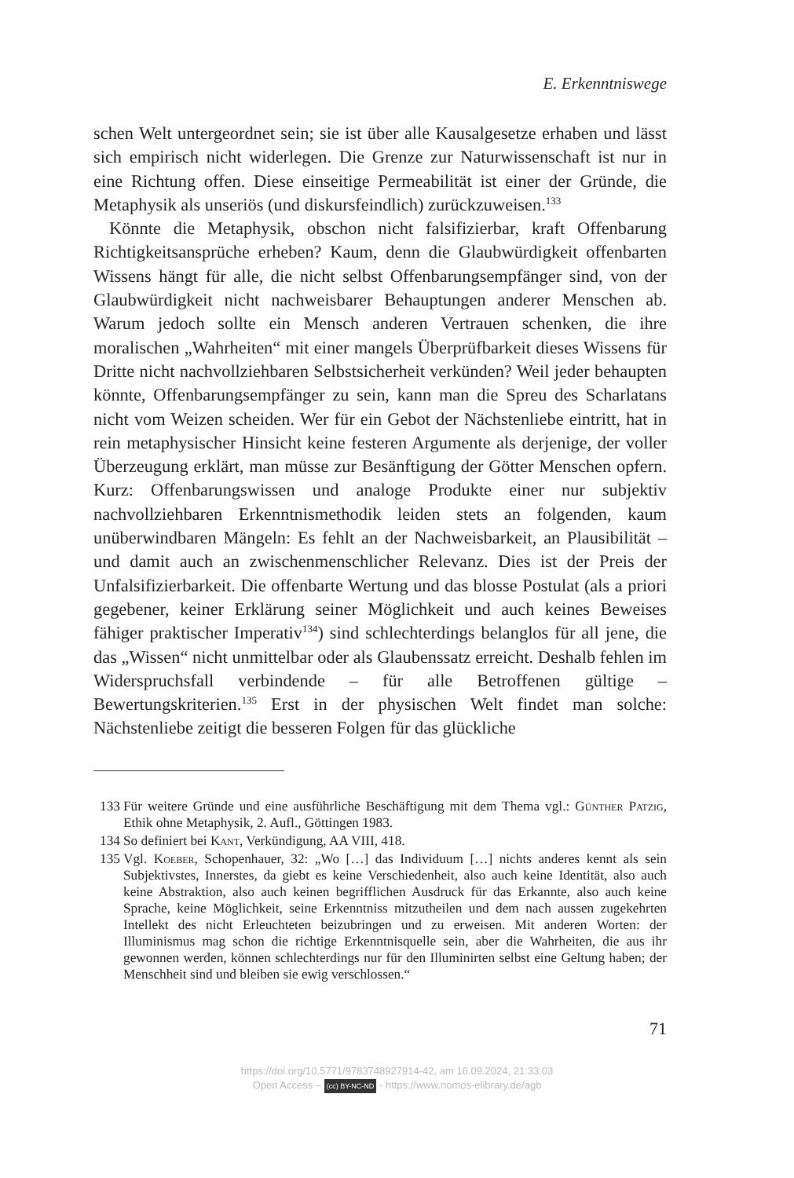E. Erkenntniswege
schen Welt untergeordnet sein; sie ist über alle Kausalgesetze erhaben und lässt sich empirisch nicht widerlegen. Die Grenze zur Naturwissenschaft ist nur in eine Richtung offen. Diese einseitige Permeabilität ist einer der Gründe, die Metaphysik als unseriös (und diskursfeindlich) zurückzuweisen.<sup>133</sup>
Könnte die Metaphysik, obschon nicht falsifizierbar, kraft Offenbarung Richtigkeitsansprüche erheben? Kaum, denn die Glaubwürdigkeit offenbarten Wissens hängt für alle, die nicht selbst Offenbarungsempfänger sind, von der Glaubwürdigkeit nicht nachweisbarer Behauptungen anderer Menschen ab. Warum jedoch sollte ein Mensch anderen Vertrauen schenken, die ihre moralischen „Wahrheiten“ mit einer mangels Überprüfbarkeit dieses Wissens für Dritte nicht nachvollziehbaren Selbstsicherheit verkünden? Weil jeder behaupten könnte, Offenbarungsempfänger zu sein, kann man die Spreu des Scharlatans nicht vom Weizen scheiden. Wer für ein Gebot der Nächstenliebe eintritt, hat in rein metaphysischer Hinsicht keine festeren Argumente als derjenige, der voller Überzeugung erklärt, man müsse zur Besänftigung der Götter Menschen opfern. Kurz: Offenbarungswissen und analoge Produkte einer nur subjektiv nachvollziehbaren Erkenntnismethodik leiden stets an folgenden, kaum unüberwindbaren Mängeln: Es fehlt an der Nachweisbarkeit, an Plausibilität – und damit auch an zwischenmenschlicher Relevanz. Dies ist der Preis der Unfalsifizierbarkeit. Die offenbarte Wertung und das blosse Postulat (als a priori gegebener, keiner Erklärung seiner Möglichkeit und auch keines Beweises fähiger praktischer Imperativ<sup>134</sup>) sind schlechterdings belanglos für all jene, die das „Wissen“ nicht unmittelbar oder als Glaubenssatz erreicht. Deshalb fehlen im Widerspruchsfall verbindende – für alle Betroffenen gültige – Bewertungskriterien.<sup>135</sup> Erst in der physischen Welt findet man solche: Nächstenliebe zeitigt die besseren Folgen für das glückliche
133 Für weitere Gründe und eine ausführliche Beschäftigung mit dem Thema vgl.: Günther Patzig, Ethik ohne Metaphysik, 2. Aufl., Göttingen 1983.
134 So definiert bei Kant, Verkündigung, AA VIII, 418.
135 Vgl. Koeber, Schopenhauer, 32: „Wo […] das Individuum […] nichts anderes kennt als sein Subjektivstes, Innerstes, da giebt es keine Verschiedenheit, also auch keine Identität, also auch keine Abstraktion, also auch keinen begrifflichen Ausdruck für das Erkannte, also auch keine Sprache, keine Möglichkeit, seine Erkenntniss mitzutheilen und dem nach aussen zugekehrten Intellekt des nicht Erleuchteten beizubringen und zu erweisen. Mit anderen Worten: der Illuminismus mag schon die richtige Erkenntnisquelle sein, aber die Wahrheiten, die aus ihr gewonnen werden, können schlechterdings nur für den Illuminirten selbst eine Geltung haben; der Menschheit sind und bleiben sie ewig verschlossen.“
71
https://doi.org/10.5771/9783748927914-42, am 16.09.2024, 21:33:03
Open Access – (cc) BY-NC-ND - https://www.nomos-elibrary.de/agb